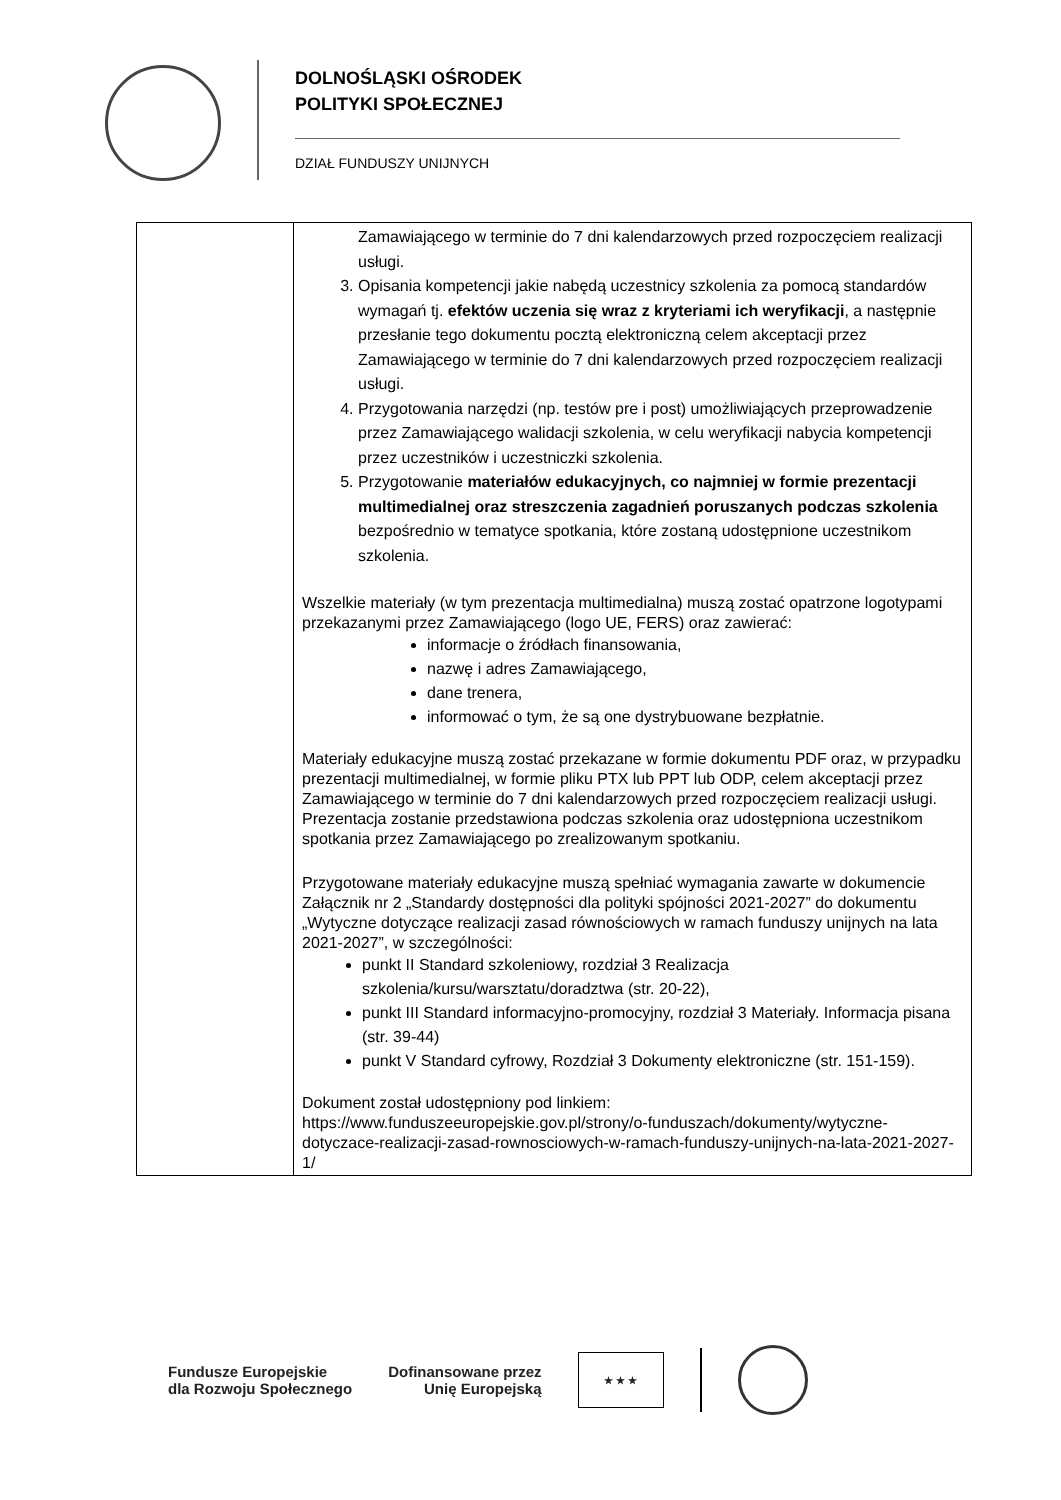DOLNOŚLĄSKI OŚRODEK
POLITYKI SPOŁECZNEJ
DZIAŁ FUNDUSZY UNIJNYCH
| | Zamawiającego w terminie do 7 dni kalendarzowych przed rozpoczęciem realizacji usługi. 3. Opisania kompetencji jakie nabędą uczestnicy szkolenia za pomocą standardów wymagań tj. efektów uczenia się wraz z kryteriami ich weryfikacji , a następnie przesłanie tego dokumentu pocztą elektroniczną celem akceptacji przez Zamawiającego w terminie do 7 dni kalendarzowych przed rozpoczęciem realizacji usługi. 4. Przygotowania narzędzi (np. testów pre i post) umożliwiających przeprowadzenie przez Zamawiającego walidacji szkolenia, w celu weryfikacji nabycia kompetencji przez uczestników i uczestniczki szkolenia. 5. Przygotowanie materiałów edukacyjnych, co najmniej w formie prezentacji multimedialnej oraz streszczenia zagadnień poruszanych podczas szkolenia bezpośrednio w tematyce spotkania, które zostaną udostępnione uczestnikom szkolenia. Wszelkie materiały (w tym prezentacja multimedialna) muszą zostać opatrzone logotypami przekazanymi przez Zamawiającego (logo UE, FERS) oraz zawierać: informacje o źródłach finansowania, nazwę i adres Zamawiającego, dane trenera, informować o tym, że są one dystrybuowane bezpłatnie. Materiały edukacyjne muszą zostać przekazane w formie dokumentu PDF oraz, w przypadku prezentacji multimedialnej, w formie pliku PTX lub PPT lub ODP, celem akceptacji przez Zamawiającego w terminie do 7 dni kalendarzowych przed rozpoczęciem realizacji usługi. Prezentacja zostanie przedstawiona podczas szkolenia oraz udostępniona uczestnikom spotkania przez Zamawiającego po zrealizowanym spotkaniu. Przygotowane materiały edukacyjne muszą spełniać wymagania zawarte w dokumencie Załącznik nr 2 „Standardy dostępności dla polityki spójności 2021-2027” do dokumentu „Wytyczne dotyczące realizacji zasad równościowych w ramach funduszy unijnych na lata 2021-2027”, w szczególności: punkt II Standard szkoleniowy, rozdział 3 Realizacja szkolenia/kursu/warsztatu/doradztwa (str. 20-22), punkt III Standard informacyjno-promocyjny, rozdział 3 Materiały. Informacja pisana (str. 39-44) punkt V Standard cyfrowy, Rozdział 3 Dokumenty elektroniczne (str. 151-159). Dokument został udostępniony pod linkiem: https://www.funduszeeuropejskie.gov.pl/strony/o-funduszach/dokumenty/wytyczne-dotyczace-realizacji-zasad-rownosciowych-w-ramach-funduszy-unijnych-na-lata-2021-2027-1/ |
Fundusze Europejskie
dla Rozwoju Społecznego
Dofinansowane przez
Unię Europejską
★ ★ ★